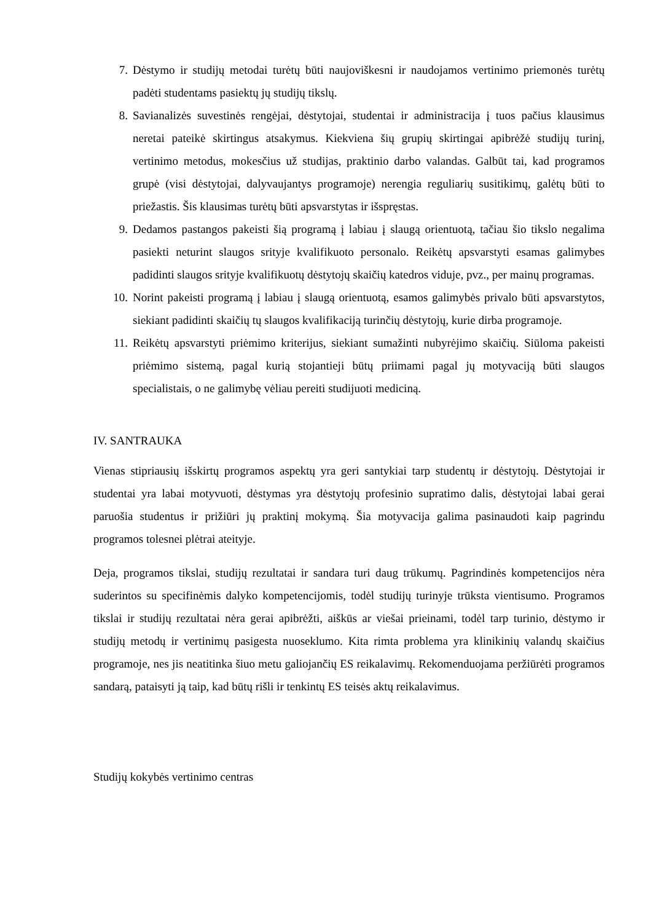7. Dėstymo ir studijų metodai turėtų būti naujoviškesni ir naudojamos vertinimo priemonės turėtų padėti studentams pasiektų jų studijų tikslų.
8. Savianalizės suvestinės rengėjai, dėstytojai, studentai ir administracija į tuos pačius klausimus neretai pateikė skirtingus atsakymus. Kiekviena šių grupių skirtingai apibrėžė studijų turinį, vertinimo metodus, mokesčius už studijas, praktinio darbo valandas. Galbūt tai, kad programos grupė (visi dėstytojai, dalyvaujantys programoje) nerengia reguliarių susitikimų, galėtų būti to priežastis. Šis klausimas turėtų būti apsvarstytas ir išspręstas.
9. Dedamos pastangos pakeisti šią programą į labiau į slaugą orientuotą, tačiau šio tikslo negalima pasiekti neturint slaugos srityje kvalifikuoto personalo. Reikėtų apsvarstyti esamas galimybes padidinti slaugos srityje kvalifikuotų dėstytojų skaičių katedros viduje, pvz., per mainų programas.
10. Norint pakeisti programą į labiau į slaugą orientuotą, esamos galimybės privalo būti apsvarstytos, siekiant padidinti skaičių tų slaugos kvalifikaciją turinčių dėstytojų, kurie dirba programoje.
11. Reikėtų apsvarstyti priėmimo kriterijus, siekiant sumažinti nubyrėjimo skaičių. Siūloma pakeisti priėmimo sistemą, pagal kurią stojantieji būtų priimami pagal jų motyvaciją būti slaugos specialistais, o ne galimybę vėliau pereiti studijuoti mediciną.
IV. SANTRAUKA
Vienas stipriausių išskirtų programos aspektų yra geri santykiai tarp studentų ir dėstytojų. Dėstytojai ir studentai yra labai motyvuoti, dėstymas yra dėstytojų profesinio supratimo dalis, dėstytojai labai gerai paruošia studentus ir prižiūri jų praktinį mokymą. Šia motyvacija galima pasinaudoti kaip pagrindu programos tolesnei plėtrai ateityje.
Deja, programos tikslai, studijų rezultatai ir sandara turi daug trūkumų. Pagrindinės kompetencijos nėra suderintos su specifinėmis dalyko kompetencijomis, todėl studijų turinyje trūksta vientisumo. Programos tikslai ir studijų rezultatai nėra gerai apibrėžti, aiškūs ar viešai prieinami, todėl tarp turinio, dėstymo ir studijų metodų ir vertinimų pasigesta nuoseklumo. Kita rimta problema yra klinikinių valandų skaičius programoje, nes jis neatitinka šiuo metu galiojančių ES reikalavimų. Rekomenduojama peržiūrėti programos sandarą, pataisyti ją taip, kad būtų rišli ir tenkintų ES teisės aktų reikalavimus.
Studijų kokybės vertinimo centras